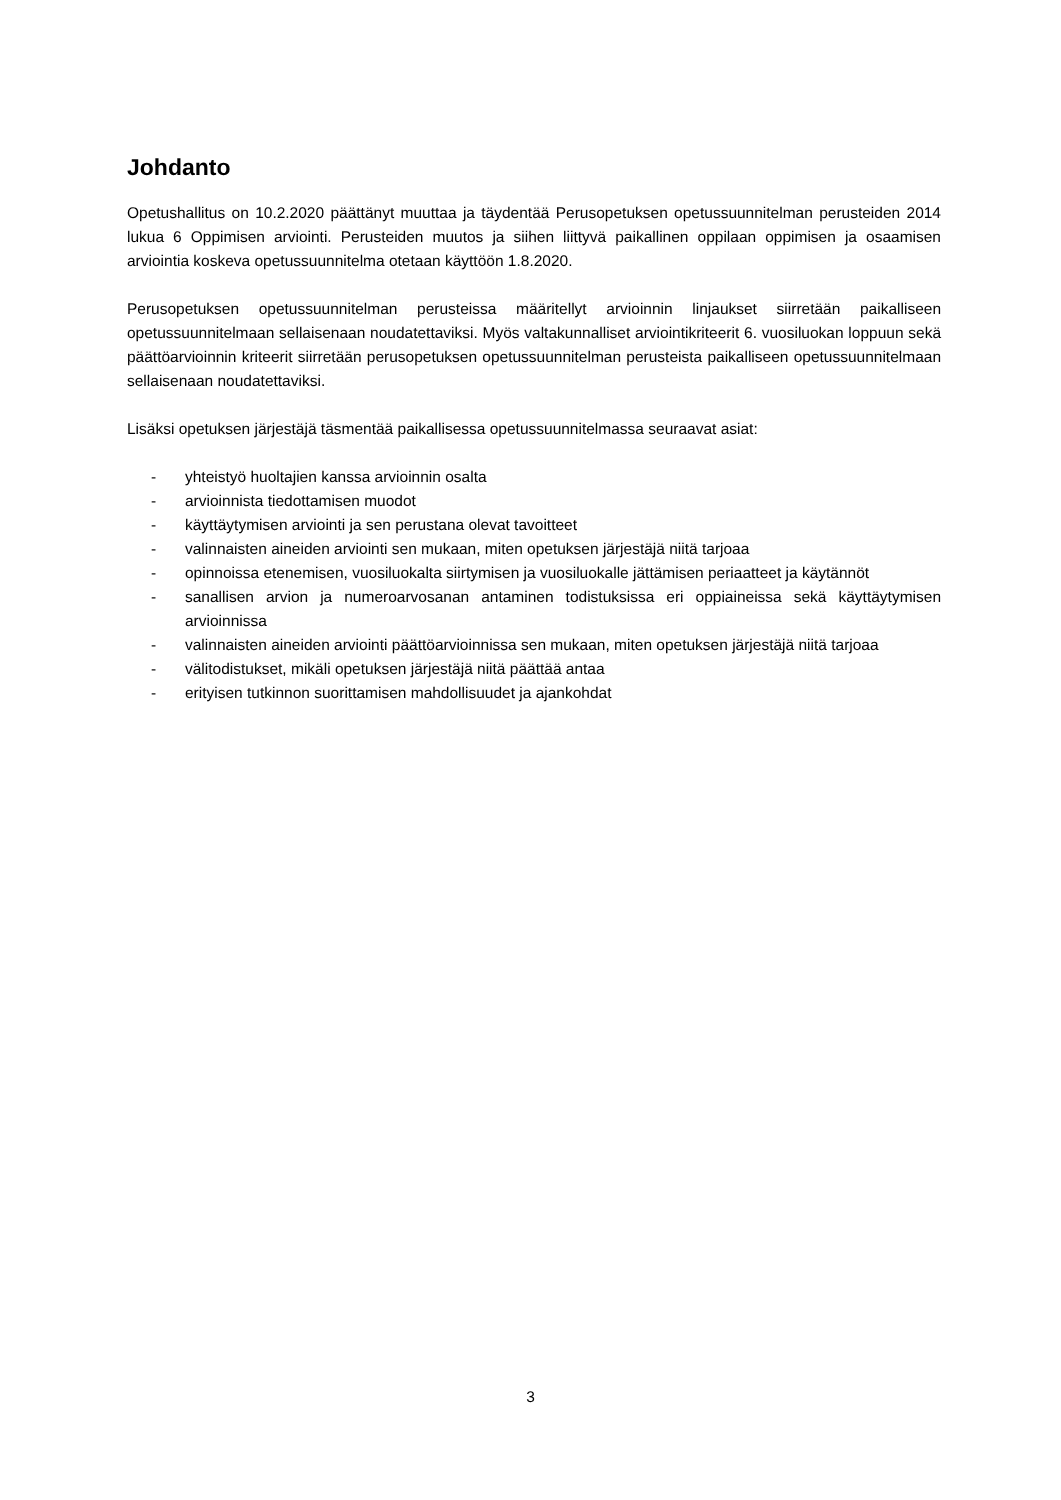Johdanto
Opetushallitus on 10.2.2020 päättänyt muuttaa ja täydentää Perusopetuksen opetussuunnitelman perusteiden 2014 lukua 6 Oppimisen arviointi. Perusteiden muutos ja siihen liittyvä paikallinen oppilaan oppimisen ja osaamisen arviointia koskeva opetussuunnitelma otetaan käyttöön 1.8.2020.
Perusopetuksen opetussuunnitelman perusteissa määritellyt arvioinnin linjaukset siirretään paikalliseen opetussuunnitelmaan sellaisenaan noudatettaviksi. Myös valtakunnalliset arviointikriteerit 6. vuosiluokan loppuun sekä päättöarvioinnin kriteerit siirretään perusopetuksen opetussuunnitelman perusteista paikalliseen opetussuunnitelmaan sellaisenaan noudatettaviksi.
Lisäksi opetuksen järjestäjä täsmentää paikallisessa opetussuunnitelmassa seuraavat asiat:
- yhteistyö huoltajien kanssa arvioinnin osalta
- arvioinnista tiedottamisen muodot
- käyttäytymisen arviointi ja sen perustana olevat tavoitteet
- valinnaisten aineiden arviointi sen mukaan, miten opetuksen järjestäjä niitä tarjoaa
- opinnoissa etenemisen, vuosiluokalta siirtymisen ja vuosiluokalle jättämisen periaatteet ja käytännöt
- sanallisen arvion ja numeroarvosanan antaminen todistuksissa eri oppiaineissa sekä käyttäytymisen arvioinnissa
- valinnaisten aineiden arviointi päättöarvioinnissa sen mukaan, miten opetuksen järjestäjä niitä tarjoaa
- välitodistukset, mikäli opetuksen järjestäjä niitä päättää antaa
- erityisen tutkinnon suorittamisen mahdollisuudet ja ajankohdat
3